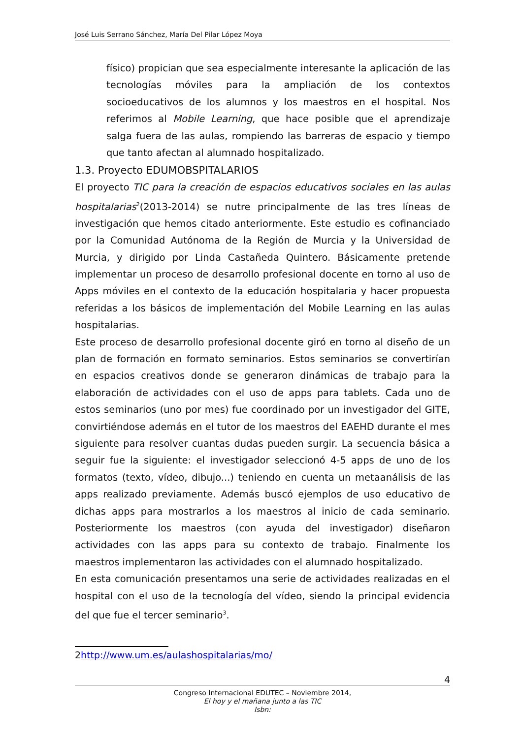José Luis Serrano Sánchez, María Del Pilar López Moya
físico) propician que sea especialmente interesante la aplicación de las tecnologías móviles para la ampliación de los contextos socioeducativos de los alumnos y los maestros en el hospital. Nos referimos al Mobile Learning, que hace posible que el aprendizaje salga fuera de las aulas, rompiendo las barreras de espacio y tiempo que tanto afectan al alumnado hospitalizado.
1.3. Proyecto EDUMOBSPITALARIOS
El proyecto TIC para la creación de espacios educativos sociales en las aulas hospitalarias<sup>2</sup>(2013-2014) se nutre principalmente de las tres líneas de investigación que hemos citado anteriormente. Este estudio es cofinanciado por la Comunidad Autónoma de la Región de Murcia y la Universidad de Murcia, y dirigido por Linda Castañeda Quintero. Básicamente pretende implementar un proceso de desarrollo profesional docente en torno al uso de Apps móviles en el contexto de la educación hospitalaria y hacer propuesta referidas a los básicos de implementación del Mobile Learning en las aulas hospitalarias.
Este proceso de desarrollo profesional docente giró en torno al diseño de un plan de formación en formato seminarios. Estos seminarios se convertirían en espacios creativos donde se generaron dinámicas de trabajo para la elaboración de actividades con el uso de apps para tablets. Cada uno de estos seminarios (uno por mes) fue coordinado por un investigador del GITE, convirtiéndose además en el tutor de los maestros del EAEHD durante el mes siguiente para resolver cuantas dudas pueden surgir. La secuencia básica a seguir fue la siguiente: el investigador seleccionó 4-5 apps de uno de los formatos (texto, vídeo, dibujo...) teniendo en cuenta un metaanálisis de las apps realizado previamente. Además buscó ejemplos de uso educativo de dichas apps para mostrarlos a los maestros al inicio de cada seminario. Posteriormente los maestros (con ayuda del investigador) diseñaron actividades con las apps para su contexto de trabajo. Finalmente los maestros implementaron las actividades con el alumnado hospitalizado.
En esta comunicación presentamos una serie de actividades realizadas en el hospital con el uso de la tecnología del vídeo, siendo la principal evidencia del que fue el tercer seminario<sup>3</sup>.
2http://www.um.es/aulashospitalarias/mo/
4
Congreso Internacional EDUTEC – Noviembre 2014,
El hoy y el mañana junto a las TIC
Isbn: